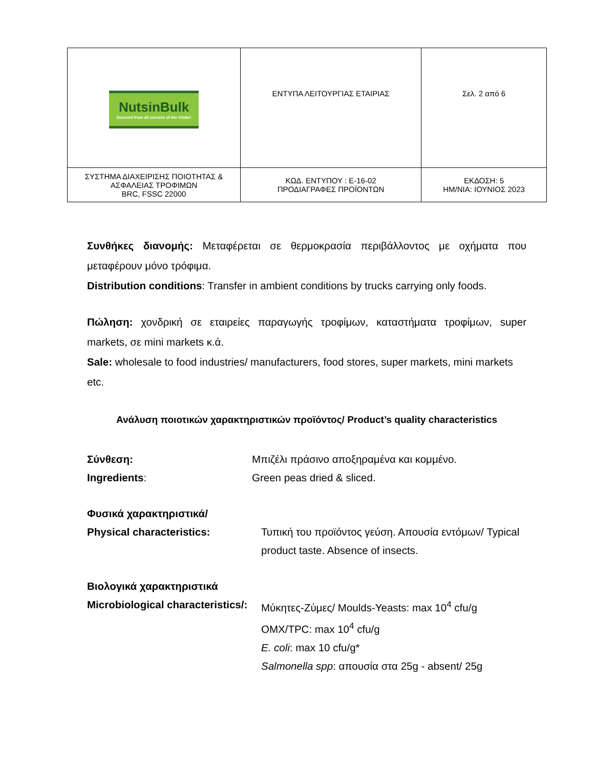| NutsinBulk Sourced from all corners of the Globe! | ΕΝΤΥΠΑ ΛΕΙΤΟΥΡΓΙΑΣ ΕΤΑΙΡΙΑΣ | Σελ. 2 από 6 |
| ΣΥΣΤΗΜΑ ΔΙΑΧΕΙΡΙΣΗΣ ΠΟΙΟΤΗΤΑΣ & ΑΣΦΑΛΕΙΑΣ ΤΡΟΦΙΜΩΝ BRC, FSSC 22000 | ΚΩΔ. ΕΝΤΥΠΟΥ : Ε-16-02 ΠΡΟΔΙΑΓΡΑΦΕΣ ΠΡΟΪΟΝΤΩΝ | ΕΚΔΟΣΗ: 5 ΗΜ/ΝΙΑ: ΙΟΥΝΙΟΣ 2023 |
Συνθήκες διανομής: Μεταφέρεται σε θερμοκρασία περιβάλλοντος με οχήματα που μεταφέρουν μόνο τρόφιμα.
Distribution conditions: Transfer in ambient conditions by trucks carrying only foods.
Πώληση: χονδρική σε εταιρείες παραγωγής τροφίμων, καταστήματα τροφίμων, super markets, σε mini markets κ.ά.
Sale: wholesale to food industries/ manufacturers, food stores, super markets, mini markets etc.
Ανάλυση ποιοτικών χαρακτηριστικών προϊόντος/ Product’s quality characteristics
Σύνθεση: Μπιζέλι πράσινο αποξηραμένα και κομμένο.
Ingredients: Green peas dried & sliced.
Φυσικά χαρακτηριστικά/
Physical characteristics: Τυπική του προϊόντος γεύση. Απουσία εντόμων/ Typical product taste. Absence of insects.
Βιολογικά χαρακτηριστικά
Microbiological characteristics/:
Μύκητες-Ζύμες/ Moulds-Yeasts: max 10<sup>4</sup> cfu/g
OMX/TPC: max 10<sup>4</sup> cfu/g
E. coli: max 10 cfu/g*
Salmonella spp: απουσία στα 25g - absent/ 25g